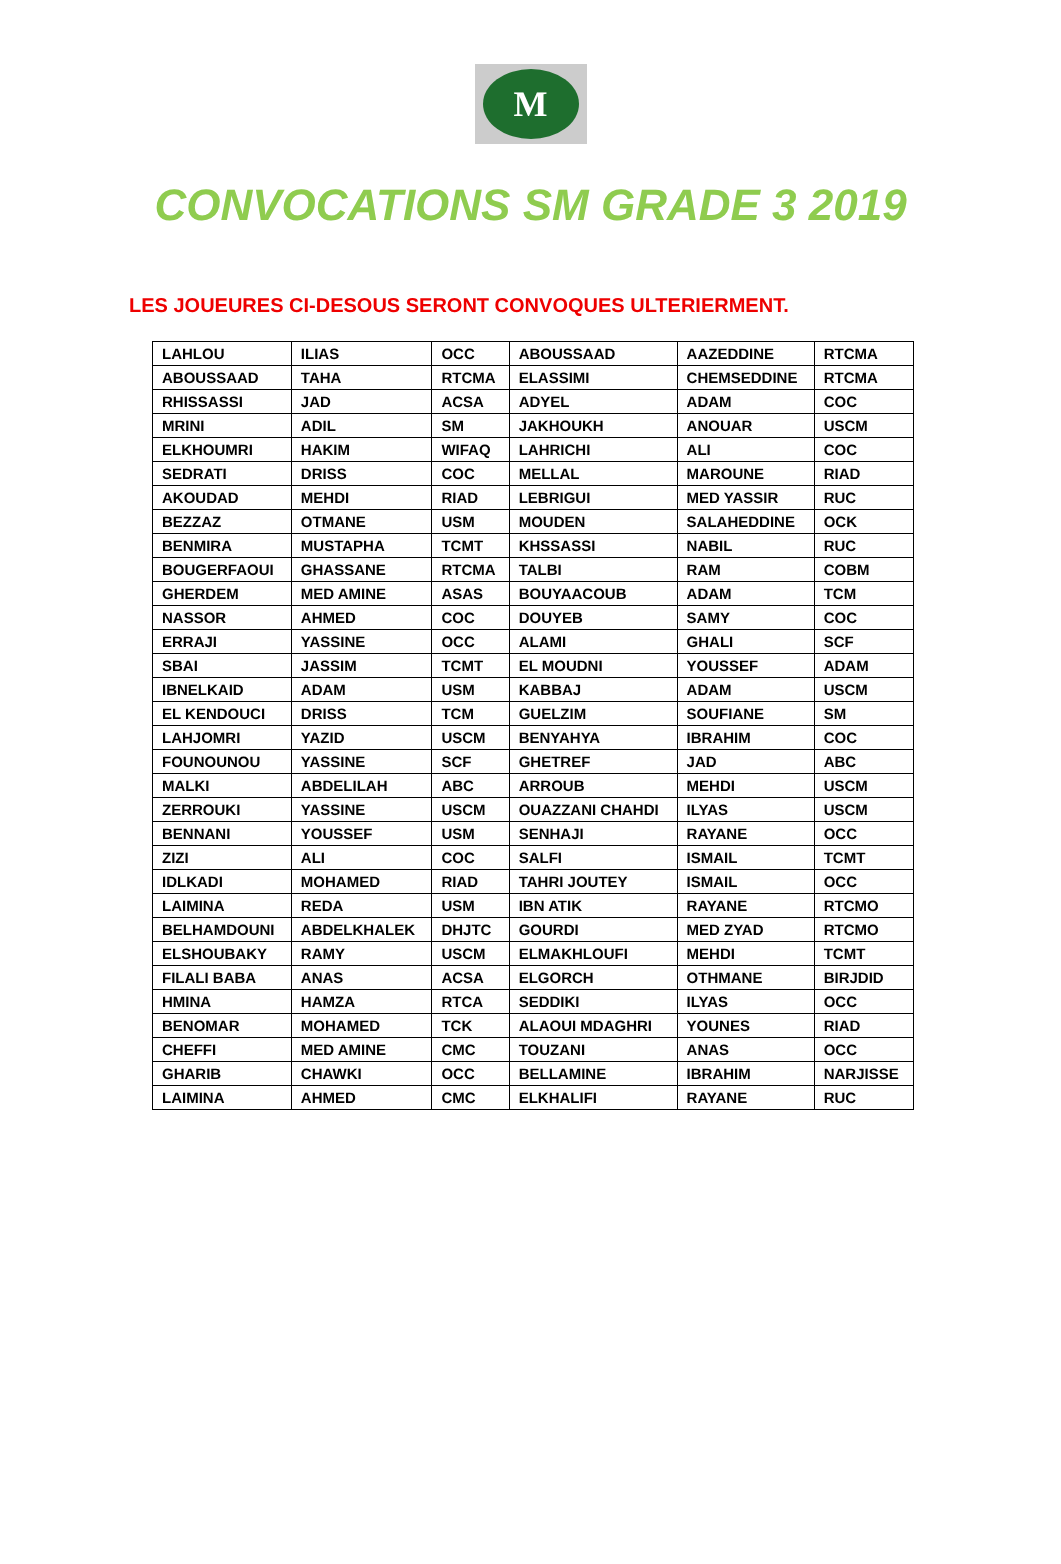M
CONVOCATIONS SM GRADE 3 2019
LES JOUEURES CI-DESOUS SERONT CONVOQUES ULTERIERMENT.
| LAHLOU | ILIAS | OCC | ABOUSSAAD | AAZEDDINE | RTCMA |
| ABOUSSAAD | TAHA | RTCMA | ELASSIMI | CHEMSEDDINE | RTCMA |
| RHISSASSI | JAD | ACSA | ADYEL | ADAM | COC |
| MRINI | ADIL | SM | JAKHOUKH | ANOUAR | USCM |
| ELKHOUMRI | HAKIM | WIFAQ | LAHRICHI | ALI | COC |
| SEDRATI | DRISS | COC | MELLAL | MAROUNE | RIAD |
| AKOUDAD | MEHDI | RIAD | LEBRIGUI | MED YASSIR | RUC |
| BEZZAZ | OTMANE | USM | MOUDEN | SALAHEDDINE | OCK |
| BENMIRA | MUSTAPHA | TCMT | KHSSASSI | NABIL | RUC |
| BOUGERFAOUI | GHASSANE | RTCMA | TALBI | RAM | COBM |
| GHERDEM | MED AMINE | ASAS | BOUYAACOUB | ADAM | TCM |
| NASSOR | AHMED | COC | DOUYEB | SAMY | COC |
| ERRAJI | YASSINE | OCC | ALAMI | GHALI | SCF |
| SBAI | JASSIM | TCMT | EL MOUDNI | YOUSSEF | ADAM |
| IBNELKAID | ADAM | USM | KABBAJ | ADAM | USCM |
| EL KENDOUCI | DRISS | TCM | GUELZIM | SOUFIANE | SM |
| LAHJOMRI | YAZID | USCM | BENYAHYA | IBRAHIM | COC |
| FOUNOUNOU | YASSINE | SCF | GHETREF | JAD | ABC |
| MALKI | ABDELILAH | ABC | ARROUB | MEHDI | USCM |
| ZERROUKI | YASSINE | USCM | OUAZZANI CHAHDI | ILYAS | USCM |
| BENNANI | YOUSSEF | USM | SENHAJI | RAYANE | OCC |
| ZIZI | ALI | COC | SALFI | ISMAIL | TCMT |
| IDLKADI | MOHAMED | RIAD | TAHRI JOUTEY | ISMAIL | OCC |
| LAIMINA | REDA | USM | IBN ATIK | RAYANE | RTCMO |
| BELHAMDOUNI | ABDELKHALEK | DHJTC | GOURDI | MED ZYAD | RTCMO |
| ELSHOUBAKY | RAMY | USCM | ELMAKHLOUFI | MEHDI | TCMT |
| FILALI BABA | ANAS | ACSA | ELGORCH | OTHMANE | BIRJDID |
| HMINA | HAMZA | RTCA | SEDDIKI | ILYAS | OCC |
| BENOMAR | MOHAMED | TCK | ALAOUI MDAGHRI | YOUNES | RIAD |
| CHEFFI | MED AMINE | CMC | TOUZANI | ANAS | OCC |
| GHARIB | CHAWKI | OCC | BELLAMINE | IBRAHIM | NARJISSE |
| LAIMINA | AHMED | CMC | ELKHALIFI | RAYANE | RUC |